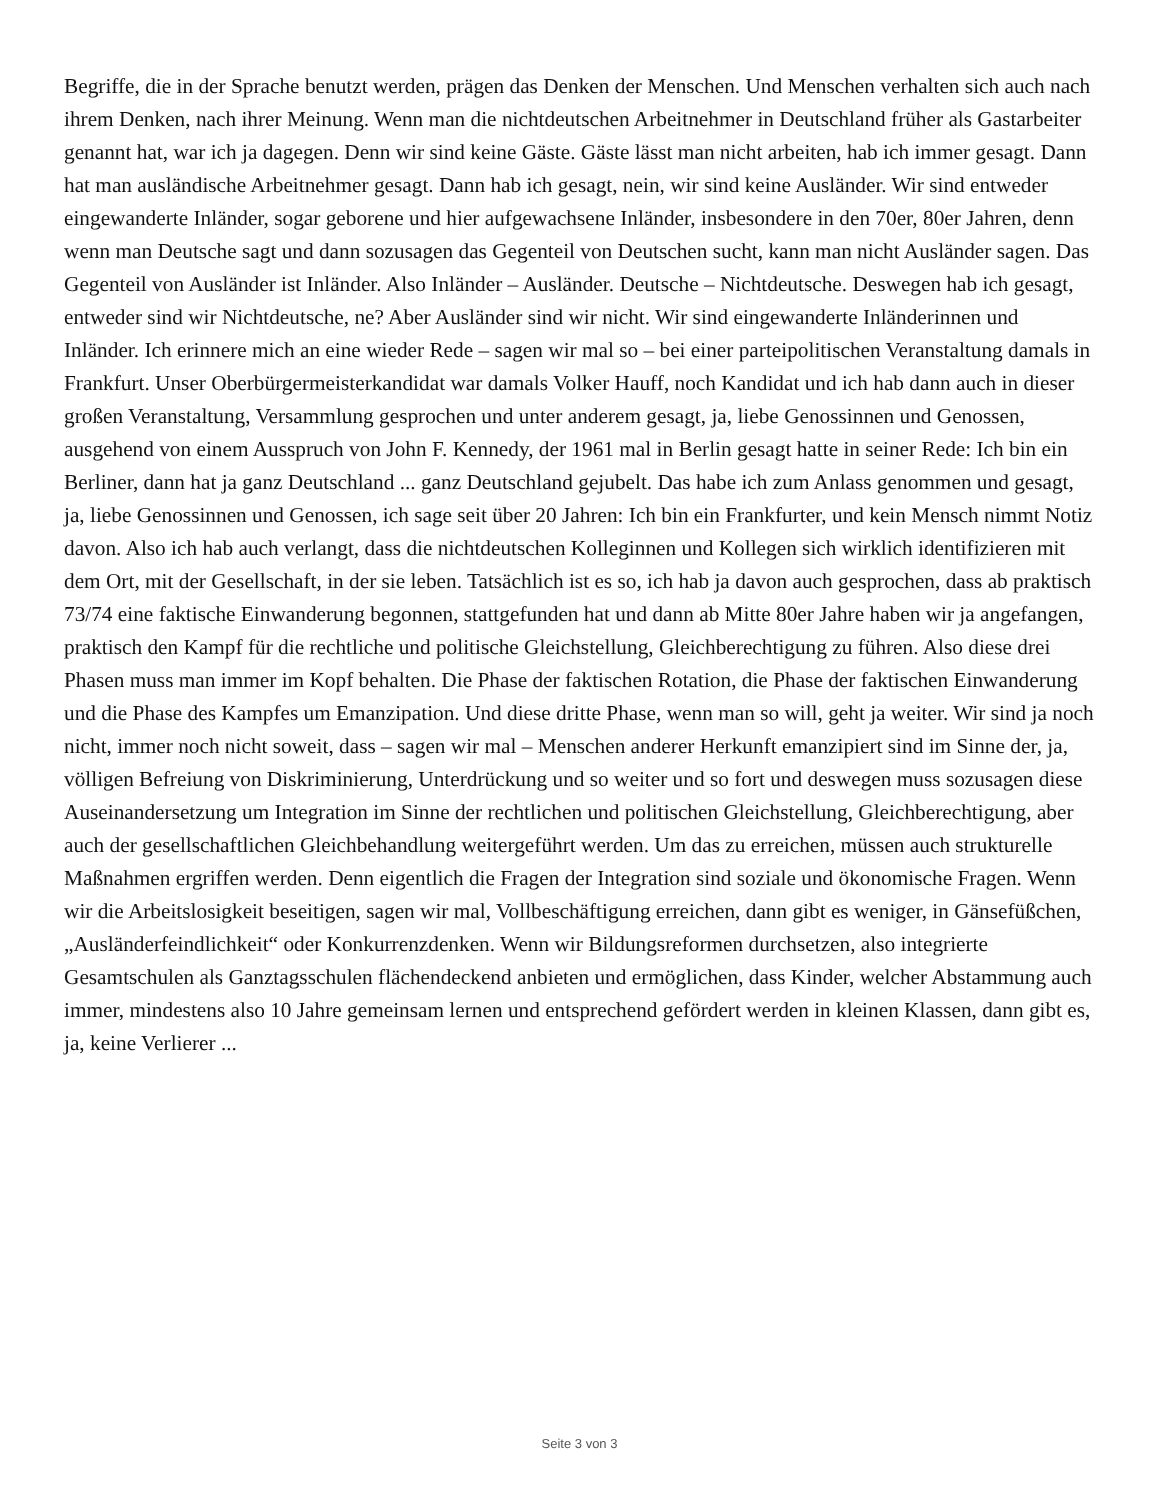Begriffe, die in der Sprache benutzt werden, prägen das Denken der Menschen. Und Menschen verhalten sich auch nach ihrem Denken, nach ihrer Meinung. Wenn man die nichtdeutschen Arbeitnehmer in Deutschland früher als Gastarbeiter genannt hat, war ich ja dagegen. Denn wir sind keine Gäste. Gäste lässt man nicht arbeiten, hab ich immer gesagt. Dann hat man ausländische Arbeitnehmer gesagt. Dann hab ich gesagt, nein, wir sind keine Ausländer. Wir sind entweder eingewanderte Inländer, sogar geborene und hier aufgewachsene Inländer, insbesondere in den 70er, 80er Jahren, denn wenn man Deutsche sagt und dann sozusagen das Gegenteil von Deutschen sucht, kann man nicht Ausländer sagen. Das Gegenteil von Ausländer ist Inländer. Also Inländer – Ausländer. Deutsche – Nichtdeutsche. Deswegen hab ich gesagt, entweder sind wir Nichtdeutsche, ne? Aber Ausländer sind wir nicht. Wir sind eingewanderte Inländerinnen und Inländer. Ich erinnere mich an eine wieder Rede – sagen wir mal so – bei einer parteipolitischen Veranstaltung damals in Frankfurt. Unser Oberbürgermeisterkandidat war damals Volker Hauff, noch Kandidat und ich hab dann auch in dieser großen Veranstaltung, Versammlung gesprochen und unter anderem gesagt, ja, liebe Genossinnen und Genossen, ausgehend von einem Ausspruch von John F. Kennedy, der 1961 mal in Berlin gesagt hatte in seiner Rede: Ich bin ein Berliner, dann hat ja ganz Deutschland ... ganz Deutschland gejubelt. Das habe ich zum Anlass genommen und gesagt, ja, liebe Genossinnen und Genossen, ich sage seit über 20 Jahren: Ich bin ein Frankfurter, und kein Mensch nimmt Notiz davon. Also ich hab auch verlangt, dass die nichtdeutschen Kolleginnen und Kollegen sich wirklich identifizieren mit dem Ort, mit der Gesellschaft, in der sie leben. Tatsächlich ist es so, ich hab ja davon auch gesprochen, dass ab praktisch 73/74 eine faktische Einwanderung begonnen, stattgefunden hat und dann ab Mitte 80er Jahre haben wir ja angefangen, praktisch den Kampf für die rechtliche und politische Gleichstellung, Gleichberechtigung zu führen. Also diese drei Phasen muss man immer im Kopf behalten. Die Phase der faktischen Rotation, die Phase der faktischen Einwanderung und die Phase des Kampfes um Emanzipation. Und diese dritte Phase, wenn man so will, geht ja weiter. Wir sind ja noch nicht, immer noch nicht soweit, dass – sagen wir mal – Menschen anderer Herkunft emanzipiert sind im Sinne der, ja, völligen Befreiung von Diskriminierung, Unterdrückung und so weiter und so fort und deswegen muss sozusagen diese Auseinandersetzung um Integration im Sinne der rechtlichen und politischen Gleichstellung, Gleichberechtigung, aber auch der gesellschaftlichen Gleichbehandlung weitergeführt werden. Um das zu erreichen, müssen auch strukturelle Maßnahmen ergriffen werden. Denn eigentlich die Fragen der Integration sind soziale und ökonomische Fragen. Wenn wir die Arbeitslosigkeit beseitigen, sagen wir mal, Vollbeschäftigung erreichen, dann gibt es weniger, in Gänsefüßchen, „Ausländerfeindlichkeit“ oder Konkurrenzdenken. Wenn wir Bildungsreformen durchsetzen, also integrierte Gesamtschulen als Ganztagsschulen flächendeckend anbieten und ermöglichen, dass Kinder, welcher Abstammung auch immer, mindestens also 10 Jahre gemeinsam lernen und entsprechend gefördert werden in kleinen Klassen, dann gibt es, ja, keine Verlierer ...
Seite 3 von 3